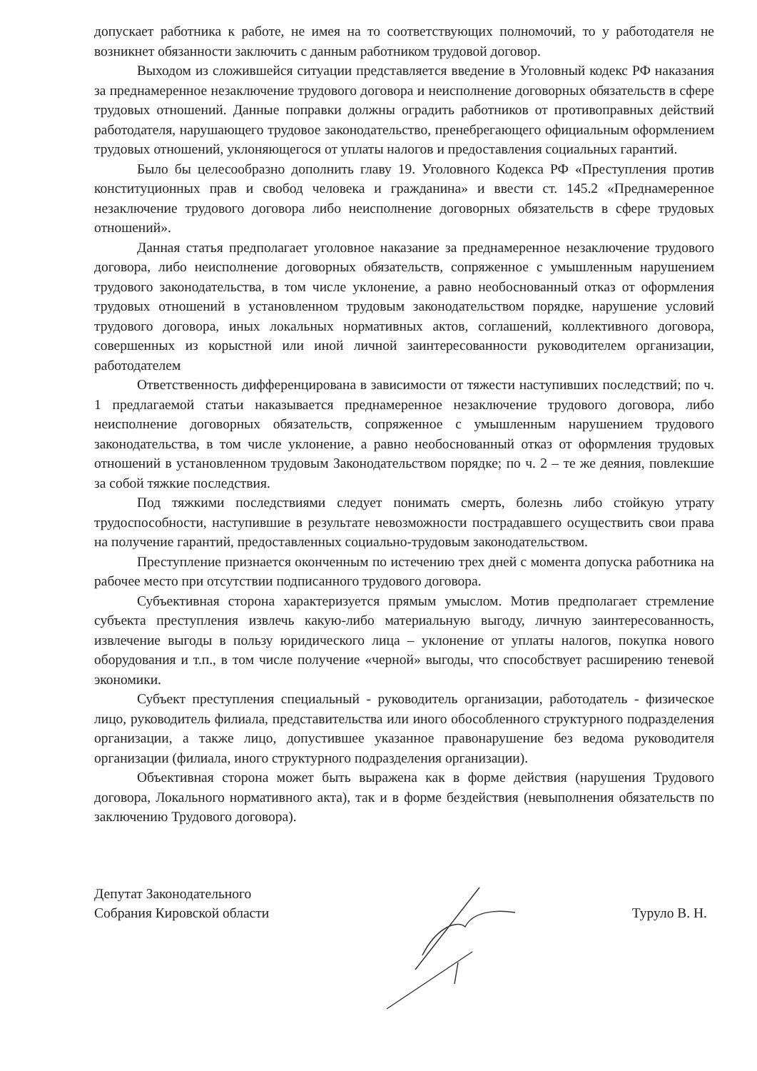допускает работника к работе, не имея на то соответствующих полномочий, то у работодателя не возникнет обязанности заключить с данным работником трудовой договор.
Выходом из сложившейся ситуации представляется введение в Уголовный кодекс РФ наказания за преднамеренное незаключение трудового договора и неисполнение договорных обязательств в сфере трудовых отношений. Данные поправки должны оградить работников от противоправных действий работодателя, нарушающего трудовое законодательство, пренебрегающего официальным оформлением трудовых отношений, уклоняющегося от уплаты налогов и предоставления социальных гарантий.
Было бы целесообразно дополнить главу 19. Уголовного Кодекса РФ «Преступления против конституционных прав и свобод человека и гражданина» и ввести ст. 145.2 «Преднамеренное незаключение трудового договора либо неисполнение договорных обязательств в сфере трудовых отношений».
Данная статья предполагает уголовное наказание за преднамеренное незаключение трудового договора, либо неисполнение договорных обязательств, сопряженное с умышленным нарушением трудового законодательства, в том числе уклонение, а равно необоснованный отказ от оформления трудовых отношений в установленном трудовым законодательством порядке, нарушение условий трудового договора, иных локальных нормативных актов, соглашений, коллективного договора, совершенных из корыстной или иной личной заинтересованности руководителем организации, работодателем
Ответственность дифференцирована в зависимости от тяжести наступивших последствий; по ч. 1 предлагаемой статьи наказывается преднамеренное незаключение трудового договора, либо неисполнение договорных обязательств, сопряженное с умышленным нарушением трудового законодательства, в том числе уклонение, а равно необоснованный отказ от оформления трудовых отношений в установленном трудовым Законодательством порядке; по ч. 2 – те же деяния, повлекшие за собой тяжкие последствия.
Под тяжкими последствиями следует понимать смерть, болезнь либо стойкую утрату трудоспособности, наступившие в результате невозможности пострадавшего осуществить свои права на получение гарантий, предоставленных социально-трудовым законодательством.
Преступление признается оконченным по истечению трех дней с момента допуска работника на рабочее место при отсутствии подписанного трудового договора.
Субъективная сторона характеризуется прямым умыслом. Мотив предполагает стремление субъекта преступления извлечь какую-либо материальную выгоду, личную заинтересованность, извлечение выгоды в пользу юридического лица – уклонение от уплаты налогов, покупка нового оборудования и т.п., в том числе получение «черной» выгоды, что способствует расширению теневой экономики.
Субъект преступления специальный - руководитель организации, работодатель - физическое лицо, руководитель филиала, представительства или иного обособленного структурного подразделения организации, а также лицо, допустившее указанное правонарушение без ведома руководителя организации (филиала, иного структурного подразделения организации).
Объективная сторона может быть выражена как в форме действия (нарушения Трудового договора, Локального нормативного акта), так и в форме бездействия (невыполнения обязательств по заключению Трудового договора).
Депутат Законодательного
Собрания Кировской области
Турулo В. Н.